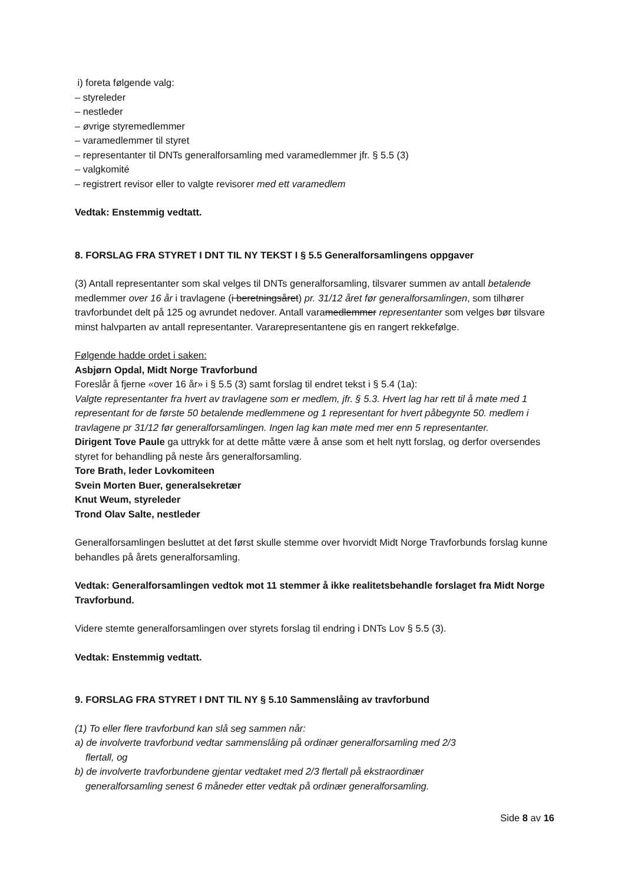i) foreta følgende valg:
– styreleder
– nestleder
– øvrige styremedlemmer
– varamedlemmer til styret
– representanter til DNTs generalforsamling med varamedlemmer jfr. § 5.5 (3)
– valgkomité
– registrert revisor eller to valgte revisorer med ett varamedlem
Vedtak: Enstemmig vedtatt.
8. FORSLAG FRA STYRET I DNT TIL NY TEKST I § 5.5 Generalforsamlingens oppgaver
(3) Antall representanter som skal velges til DNTs generalforsamling, tilsvarer summen av antall betalende medlemmer over 16 år i travlagene (i beretningsåret) pr. 31/12 året før generalforsamlingen, som tilhører travforbundet delt på 125 og avrundet nedover. Antall varamedlemmer representanter som velges bør tilsvare minst halvparten av antall representanter. Vararepresentantene gis en rangert rekkefølge.
Følgende hadde ordet i saken:
Asbjørn Opdal, Midt Norge Travforbund
Foreslår å fjerne «over 16 år» i § 5.5 (3) samt forslag til endret tekst i § 5.4 (1a):
Valgte representanter fra hvert av travlagene som er medlem, jfr. § 5.3. Hvert lag har rett til å møte med 1 representant for de første 50 betalende medlemmene og 1 representant for hvert påbegynte 50. medlem i travlagene pr 31/12 før generalforsamlingen. Ingen lag kan møte med mer enn 5 representanter.
Dirigent Tove Paule ga uttrykk for at dette måtte være å anse som et helt nytt forslag, og derfor oversendes styret for behandling på neste års generalforsamling.
Tore Brath, leder Lovkomiteen
Svein Morten Buer, generalsekretær
Knut Weum, styreleder
Trond Olav Salte, nestleder
Generalforsamlingen besluttet at det først skulle stemme over hvorvidt Midt Norge Travforbunds forslag kunne behandles på årets generalforsamling.
Vedtak: Generalforsamlingen vedtok mot 11 stemmer å ikke realitetsbehandle forslaget fra Midt Norge Travforbund.
Videre stemte generalforsamlingen over styrets forslag til endring i DNTs Lov § 5.5 (3).
Vedtak: Enstemmig vedtatt.
9. FORSLAG FRA STYRET I DNT TIL NY § 5.10 Sammenslåing av travforbund
(1) To eller flere travforbund kan slå seg sammen når:
a) de involverte travforbund vedtar sammenslåing på ordinær generalforsamling med 2/3
flertall, og
b) de involverte travforbundene gjentar vedtaket med 2/3 flertall på ekstraordinær
generalforsamling senest 6 måneder etter vedtak på ordinær generalforsamling.
Side 8 av 16